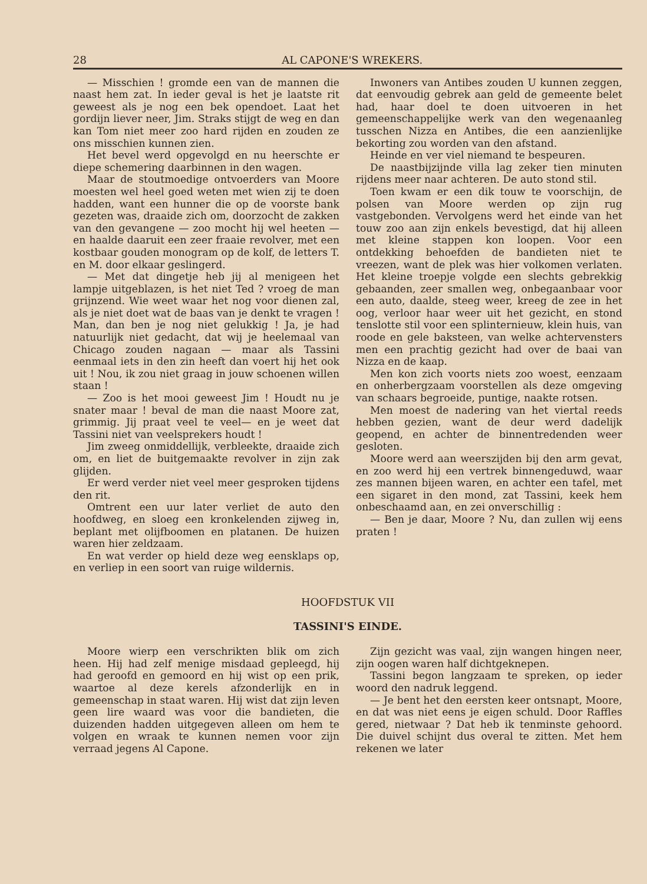28 AL CAPONE'S WREKERS.
— Misschien ! gromde een van de mannen die naast hem zat. In ieder geval is het je laatste rit geweest als je nog een bek opendoet. Laat het gordijn liever neer, Jim. Straks stijgt de weg en dan kan Tom niet meer zoo hard rijden en zouden ze ons misschien kunnen zien.
Het bevel werd opgevolgd en nu heerschte er diepe schemering daarbinnen in den wagen.
Maar de stoutmoedige ontvoerders van Moore moesten wel heel goed weten met wien zij te doen hadden, want een hunner die op de voorste bank gezeten was, draaide zich om, doorzocht de zakken van den gevangene — zoo mocht hij wel heeten — en haalde daaruit een zeer fraaie revolver, met een kostbaar gouden monogram op de kolf, de letters T. en M. door elkaar geslingerd.
— Met dat dingetje heb jij al menigeen het lampje uitgeblazen, is het niet Ted ? vroeg de man grijnzend. Wie weet waar het nog voor dienen zal, als je niet doet wat de baas van je denkt te vragen ! Man, dan ben je nog niet gelukkig ! Ja, je had natuurlijk niet gedacht, dat wij je heelemaal van Chicago zouden nagaan — maar als Tassini eenmaal iets in den zin heeft dan voert hij het ook uit ! Nou, ik zou niet graag in jouw schoenen willen staan !
— Zoo is het mooi geweest Jim ! Houdt nu je snater maar ! beval de man die naast Moore zat, grimmig. Jij praat veel te veel— en je weet dat Tassini niet van veelsprekers houdt !
Jim zweeg onmiddellijk, verbleekte, draaide zich om, en liet de buitgemaakte revolver in zijn zak glijden.
Er werd verder niet veel meer gesproken tijdens den rit.
Omtrent een uur later verliet de auto den hoofdweg, en sloeg een kronkelenden zijweg in, beplant met olijfboomen en platanen. De huizen waren hier zeldzaam.
En wat verder op hield deze weg eensklaps op, en verliep in een soort van ruige wildernis.
Inwoners van Antibes zouden U kunnen zeggen, dat eenvoudig gebrek aan geld de gemeente belet had, haar doel te doen uitvoeren in het gemeenschappelijke werk van den wegenaanleg tusschen Nizza en Antibes, die een aanzienlijke bekorting zou worden van den afstand.
Heinde en ver viel niemand te bespeuren.
De naastbijzijnde villa lag zeker tien minuten rijdens meer naar achteren. De auto stond stil.
Toen kwam er een dik touw te voorschijn, de polsen van Moore werden op zijn rug vastgebonden. Vervolgens werd het einde van het touw zoo aan zijn enkels bevestigd, dat hij alleen met kleine stappen kon loopen. Voor een ontdekking behoefden de bandieten niet te vreezen, want de plek was hier volkomen verlaten. Het kleine troepje volgde een slechts gebrekkig gebaanden, zeer smallen weg, onbegaanbaar voor een auto, daalde, steeg weer, kreeg de zee in het oog, verloor haar weer uit het gezicht, en stond tenslotte stil voor een splinternieuw, klein huis, van roode en gele baksteen, van welke achtervensters men een prachtig gezicht had over de baai van Nizza en de kaap.
Men kon zich voorts niets zoo woest, eenzaam en onherbergzaam voorstellen als deze omgeving van schaars begroeide, puntige, naakte rotsen.
Men moest de nadering van het viertal reeds hebben gezien, want de deur werd dadelijk geopend, en achter de binnentredenden weer gesloten.
Moore werd aan weerszijden bij den arm gevat, en zoo werd hij een vertrek binnengeduwd, waar zes mannen bijeen waren, en achter een tafel, met een sigaret in den mond, zat Tassini, keek hem onbeschaamd aan, en zei onverschillig :
— Ben je daar, Moore ? Nu, dan zullen wij eens praten !
HOOFDSTUK VII
TASSINI'S EINDE.
Moore wierp een verschrikten blik om zich heen. Hij had zelf menige misdaad gepleegd, hij had geroofd en gemoord en hij wist op een prik, waartoe al deze kerels afzonderlijk en in gemeenschap in staat waren. Hij wist dat zijn leven geen lire waard was voor die bandieten, die duizenden hadden uitgegeven alleen om hem te volgen en wraak te kunnen nemen voor zijn verraad jegens Al Capone.
Zijn gezicht was vaal, zijn wangen hingen neer, zijn oogen waren half dichtgeknepen.
Tassini begon langzaam te spreken, op ieder woord den nadruk leggend.
— Je bent het den eersten keer ontsnapt, Moore, en dat was niet eens je eigen schuld. Door Raffles gered, nietwaar ? Dat heb ik tenminste gehoord. Die duivel schijnt dus overal te zitten. Met hem rekenen we later